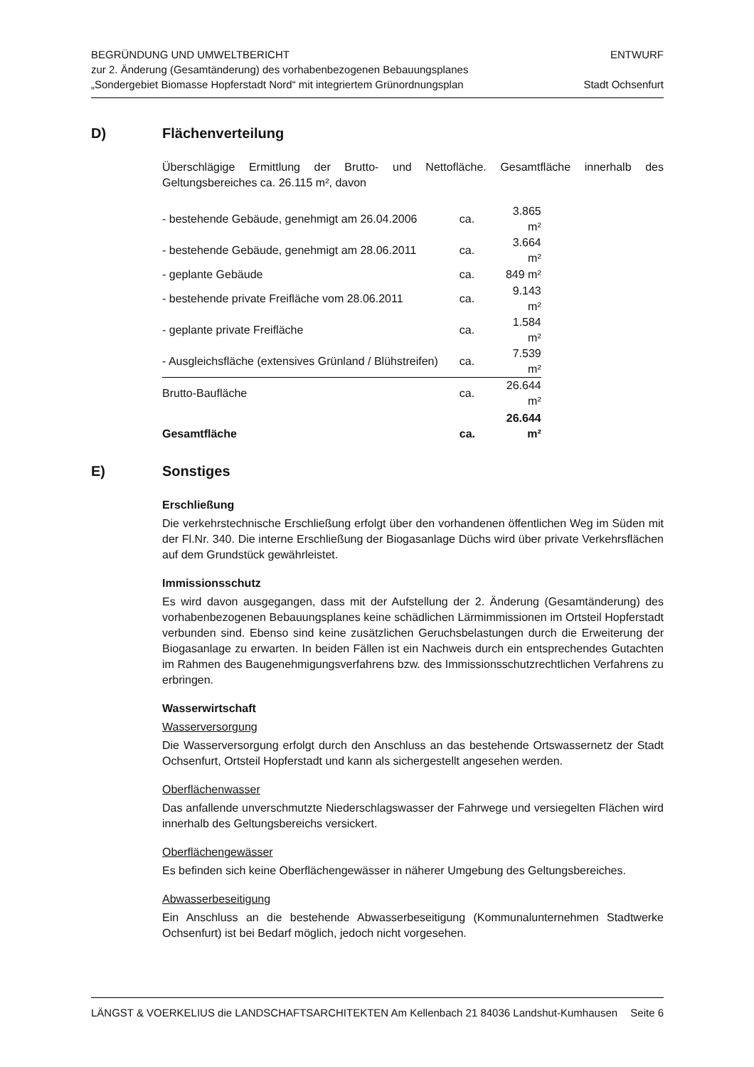BEGRÜNDUNG UND UMWELTBERICHT
zur 2. Änderung (Gesamtänderung) des vorhabenbezogenen Bebauungsplanes
„Sondergebiet Biomasse Hopferstadt Nord“ mit integriertem Grünordnungsplan
ENTWURF
Stadt Ochsenfurt
D) Flächenverteilung
Überschlägige Ermittlung der Brutto- und Nettofläche. Gesamtfläche innerhalb des Geltungsbereiches ca. 26.115 m², davon
| - bestehende Gebäude, genehmigt am 26.04.2006 | ca. | 3.865 m² |
| - bestehende Gebäude, genehmigt am 28.06.2011 | ca. | 3.664 m² |
| - geplante Gebäude | ca. | 849 m² |
| - bestehende private Freifläche vom 28.06.2011 | ca. | 9.143 m² |
| - geplante private Freifläche | ca. | 1.584 m² |
| - Ausgleichsfläche (extensives Grünland / Blühstreifen) | ca. | 7.539 m² |
| Brutto-Baufläche | ca. | 26.644 m² |
| Gesamtfläche | ca. | 26.644 m² |
E) Sonstiges
Erschließung
Die verkehrstechnische Erschließung erfolgt über den vorhandenen öffentlichen Weg im Süden mit der Fl.Nr. 340. Die interne Erschließung der Biogasanlage Düchs wird über private Verkehrsflächen auf dem Grundstück gewährleistet.
Immissionsschutz
Es wird davon ausgegangen, dass mit der Aufstellung der 2. Änderung (Gesamtänderung) des vorhabenbezogenen Bebauungsplanes keine schädlichen Lärmimmissionen im Ortsteil Hopferstadt verbunden sind. Ebenso sind keine zusätzlichen Geruchsbelastungen durch die Erweiterung der Biogasanlage zu erwarten. In beiden Fällen ist ein Nachweis durch ein entsprechendes Gutachten im Rahmen des Baugenehmigungsverfahrens bzw. des Immissionsschutzrechtlichen Verfahrens zu erbringen.
Wasserwirtschaft
Wasserversorgung
Die Wasserversorgung erfolgt durch den Anschluss an das bestehende Ortswassernetz der Stadt Ochsenfurt, Ortsteil Hopferstadt und kann als sichergestellt angesehen werden.
Oberflächenwasser
Das anfallende unverschmutzte Niederschlagswasser der Fahrwege und versiegelten Flächen wird innerhalb des Geltungsbereichs versickert.
Oberflächengewässer
Es befinden sich keine Oberflächengewässer in näherer Umgebung des Geltungsbereiches.
Abwasserbeseitigung
Ein Anschluss an die bestehende Abwasserbeseitigung (Kommunalunternehmen Stadtwerke Ochsenfurt) ist bei Bedarf möglich, jedoch nicht vorgesehen.
LÄNGST & VOERKELIUS die LANDSCHAFTSARCHITEKTEN Am Kellenbach 21 84036 Landshut-Kumhausen Seite 6